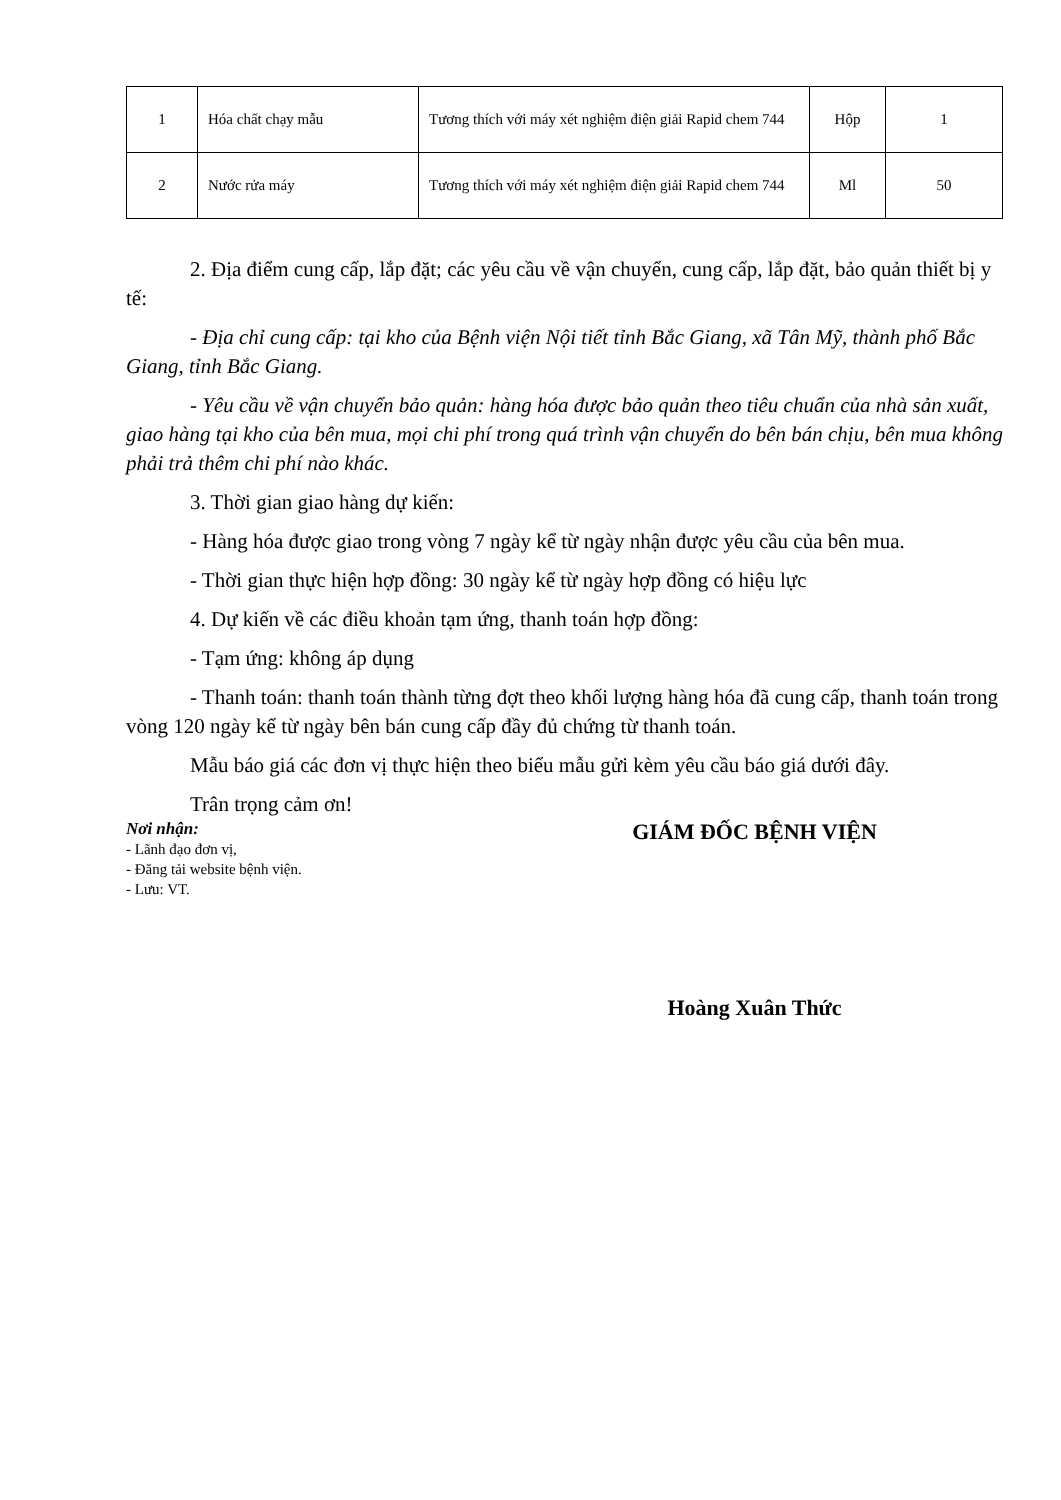| 1 | Hóa chất chạy mẫu | Tương thích với máy xét nghiệm điện giải Rapid chem 744 | Hộp | 1 |
| 2 | Nước rửa máy | Tương thích với máy xét nghiệm điện giải Rapid chem 744 | Ml | 50 |
2. Địa điểm cung cấp, lắp đặt; các yêu cầu về vận chuyển, cung cấp, lắp đặt, bảo quản thiết bị y tế:
- Địa chỉ cung cấp: tại kho của Bệnh viện Nội tiết tỉnh Bắc Giang, xã Tân Mỹ, thành phố Bắc Giang, tỉnh Bắc Giang.
- Yêu cầu về vận chuyển bảo quản: hàng hóa được bảo quản theo tiêu chuẩn của nhà sản xuất, giao hàng tại kho của bên mua, mọi chi phí trong quá trình vận chuyển do bên bán chịu, bên mua không phải trả thêm chi phí nào khác.
3. Thời gian giao hàng dự kiến:
- Hàng hóa được giao trong vòng 7 ngày kể từ ngày nhận được yêu cầu của bên mua.
- Thời gian thực hiện hợp đồng: 30 ngày kể từ ngày hợp đồng có hiệu lực
4. Dự kiến về các điều khoản tạm ứng, thanh toán hợp đồng:
- Tạm ứng: không áp dụng
- Thanh toán: thanh toán thành từng đợt theo khối lượng hàng hóa đã cung cấp, thanh toán trong vòng 120 ngày kể từ ngày bên bán cung cấp đầy đủ chứng từ thanh toán.
Mẫu báo giá các đơn vị thực hiện theo biểu mẫu gửi kèm yêu cầu báo giá dưới đây.
Trân trọng cảm ơn!
Nơi nhận:
- Lãnh đạo đơn vị,
- Đăng tải website bệnh viện.
- Lưu: VT.
GIÁM ĐỐC BỆNH VIỆN
Hoàng Xuân Thức